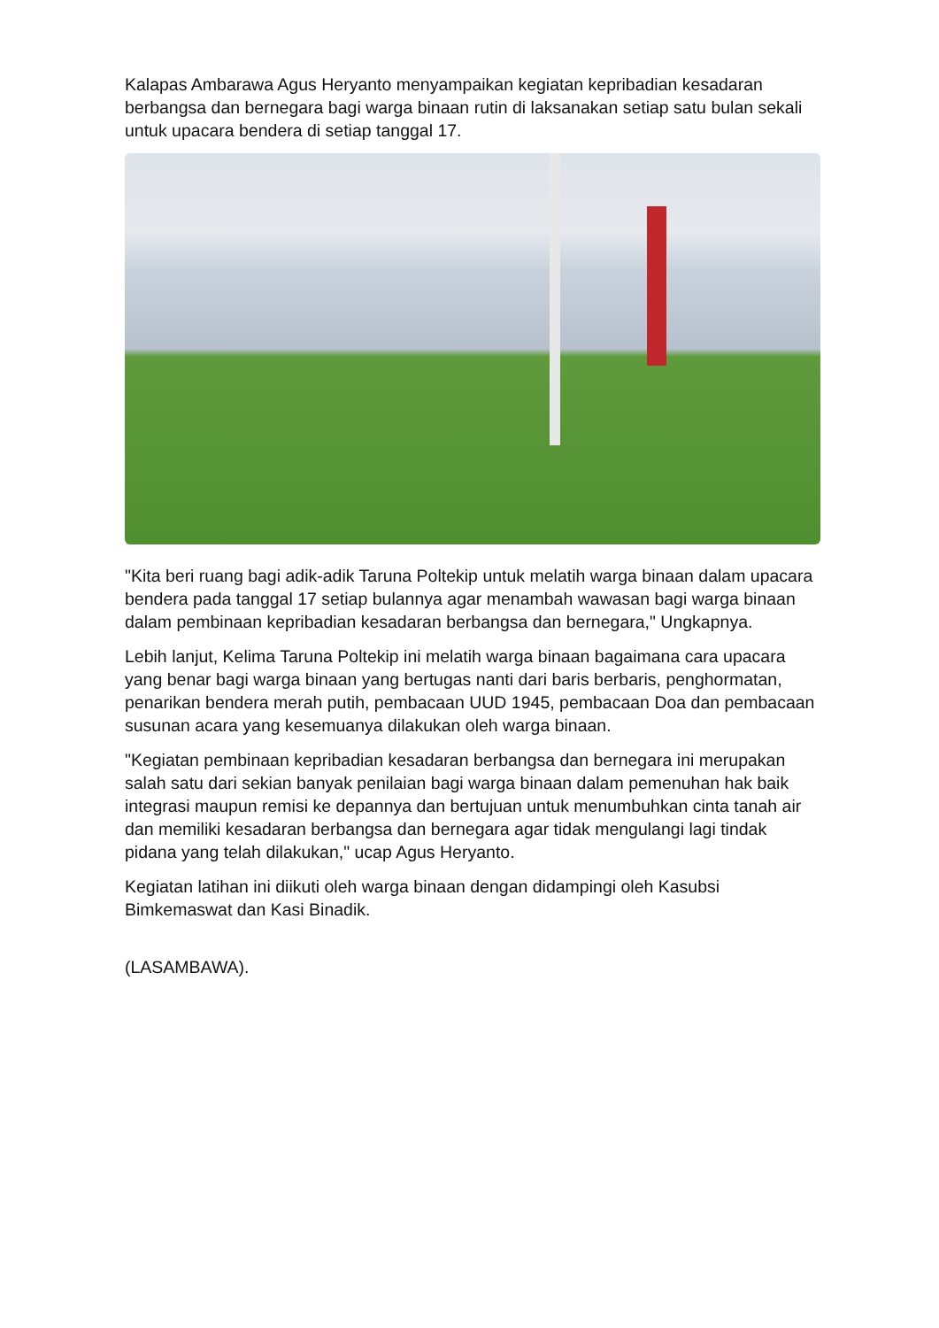Kalapas Ambarawa Agus Heryanto menyampaikan kegiatan kepribadian kesadaran berbangsa dan bernegara bagi warga binaan rutin di laksanakan setiap satu bulan sekali untuk upacara bendera di setiap tanggal 17.
"Kita beri ruang bagi adik-adik Taruna Poltekip untuk melatih warga binaan dalam upacara bendera pada tanggal 17 setiap bulannya agar menambah wawasan bagi warga binaan dalam pembinaan kepribadian kesadaran berbangsa dan bernegara," Ungkapnya.
Lebih lanjut, Kelima Taruna Poltekip ini melatih warga binaan bagaimana cara upacara yang benar bagi warga binaan yang bertugas nanti dari baris berbaris, penghormatan, penarikan bendera merah putih, pembacaan UUD 1945, pembacaan Doa dan pembacaan susunan acara yang kesemuanya dilakukan oleh warga binaan.
"Kegiatan pembinaan kepribadian kesadaran berbangsa dan bernegara ini merupakan salah satu dari sekian banyak penilaian bagi warga binaan dalam pemenuhan hak baik integrasi maupun remisi ke depannya dan bertujuan untuk menumbuhkan cinta tanah air dan memiliki kesadaran berbangsa dan bernegara agar tidak mengulangi lagi tindak pidana yang telah dilakukan," ucap Agus Heryanto.
Kegiatan latihan ini diikuti oleh warga binaan dengan didampingi oleh Kasubsi Bimkemaswat dan Kasi Binadik.
(LASAMBAWA).